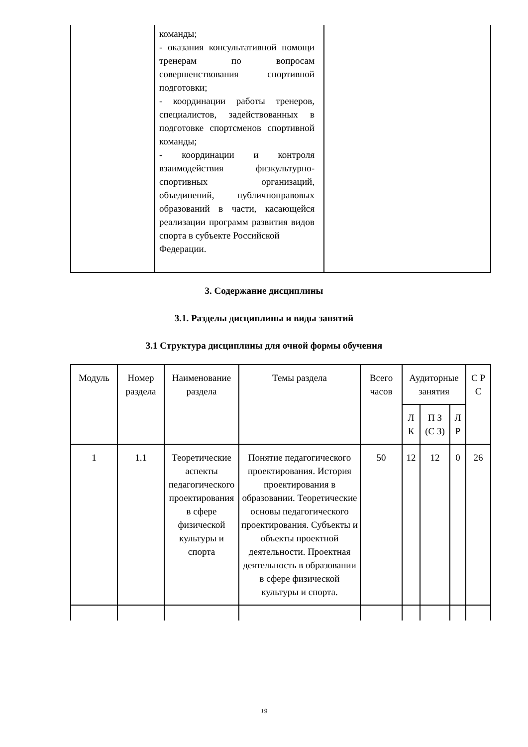| | команды; - оказания консультативной помощи тренерам по вопросам совершенствования спортивной подготовки; - координации работы тренеров, специалистов, задействованных в подготовке спортсменов спортивной команды; - координации и контроля взаимодействия физкультурно-спортивных организаций, объединений, публичноправовых образований в части, касающейся реализации программ развития видов спорта в субъекте Российской Федерации. | |
3. Содержание дисциплины
3.1. Разделы дисциплины и виды занятий
3.1 Структура дисциплины для очной формы обучения
| Модуль | Номер раздела | Наименование раздела | Темы раздела | Всего часов | Аудиторные занятия | | | С Р С |
| --- | --- | --- | --- | --- | --- | --- | --- | --- |
| | | | | | Л К | П З (С З) | Л Р | |
| 1 | 1.1 | Теоретические аспекты педагогического проектирования в сфере физической культуры и спорта | Понятие педагогического проектирования. История проектирования в образовании. Теоретические основы педагогического проектирования. Субъекты и объекты проектной деятельности. Проектная деятельность в образовании в сфере физической культуры и спорта. | 50 | 12 | 12 | 0 | 26 |
19